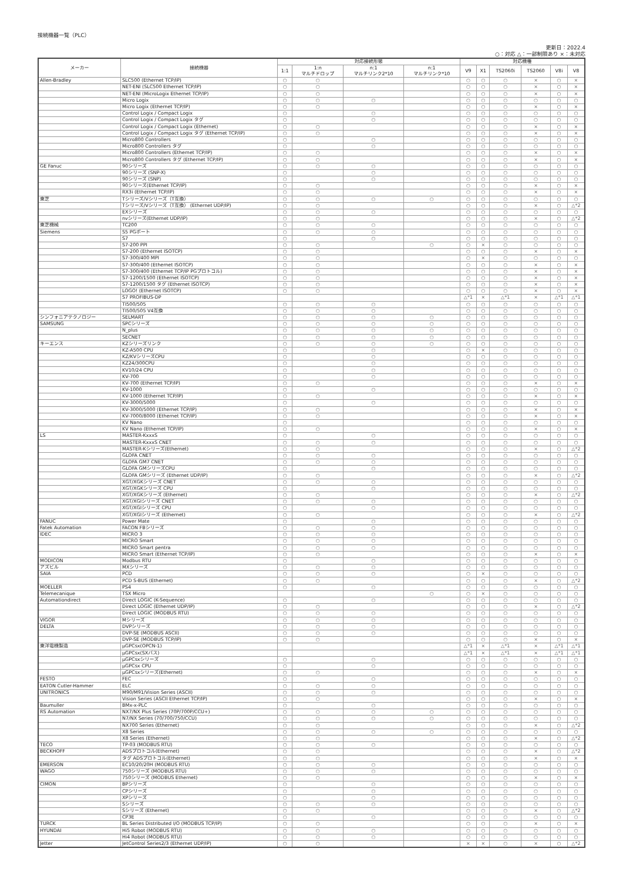接続機器一覧（PLC）
更新日：2022.4
○：対応 △：一部制限あり ×：未対応
| メーカー | 接続機器 | 対応接続形態 | | | | 対応機種 | | | | | |
| --- | --- | --- | --- | --- | --- | --- | --- | --- | --- | --- | --- |
| | | 1:1 | 1:n マルチドロップ | n:1 マルチリンク2*10 | n:1 マルチリンク*10 | V9 | X1 | TS2060i | TS2060 | V8i | V8 |
| Allen-Bradley | SLC500 (Ethernet TCP/IP) | ○ | ○ | | | ○ | ○ | ○ | × | ○ | × |
| | NET-ENI (SLC500 Ethernet TCP/IP) | ○ | ○ | | | ○ | ○ | ○ | × | ○ | × |
| | NET-ENI (MicroLogix Ethernet TCP/IP) | ○ | ○ | | | ○ | ○ | ○ | × | ○ | × |
| | Micro Logix | ○ | ○ | ○ | | ○ | ○ | ○ | ○ | ○ | ○ |
| | Micro Logix (Ethernet TCP/IP) | ○ | ○ | | | ○ | ○ | ○ | × | ○ | × |
| | Control Logix / Compact Logix | ○ | | ○ | | ○ | ○ | ○ | ○ | ○ | ○ |
| | Control Logix / Compact Logix タグ | ○ | | ○ | | ○ | ○ | ○ | ○ | ○ | ○ |
| | Control Logix / Compact Logix (Ethernet) | ○ | ○ | | | ○ | ○ | ○ | × | ○ | × |
| | Control Logix / Compact Logix タグ (Ethernet TCP/IP) | ○ | ○ | | | ○ | ○ | ○ | × | ○ | × |
| | Micro800 Controllers | ○ | | ○ | | ○ | ○ | ○ | ○ | ○ | ○ |
| | Micro800 Controllers タグ | ○ | | ○ | | ○ | ○ | ○ | ○ | ○ | ○ |
| | Micro800 Controllers (Ethernet TCP/IP) | ○ | ○ | | | ○ | ○ | ○ | × | ○ | × |
| | Micro800 Controllers タグ (Ethernet TCP/IP) | ○ | ○ | | | ○ | ○ | ○ | × | ○ | × |
| GE Fanuc | 90シリーズ | ○ | ○ | ○ | | ○ | ○ | ○ | ○ | ○ | ○ |
| | 90シリーズ (SNP-X) | ○ | | ○ | | ○ | ○ | ○ | ○ | ○ | ○ |
| | 90シリーズ (SNP) | ○ | | ○ | | ○ | ○ | ○ | ○ | ○ | ○ |
| | 90シリーズ(Ethernet TCP/IP) | ○ | ○ | | | ○ | ○ | ○ | × | ○ | × |
| | RX3i (Ethernet TCP/IP) | ○ | ○ | | | ○ | ○ | ○ | × | ○ | × |
| 東芝 | Tシリーズ/Vシリーズ（T互換） | ○ | ○ | ○ | ○ | ○ | ○ | ○ | ○ | ○ | ○ |
| | Tシリーズ/Vシリーズ（T互換） (Ethernet UDP/IP) | ○ | ○ | | | ○ | ○ | ○ | × | ○ | △*2 |
| | EXシリーズ | ○ | ○ | ○ | | ○ | ○ | ○ | ○ | ○ | ○ |
| | nvシリーズ(Ethernet UDP/IP) | ○ | ○ | | | ○ | ○ | ○ | × | ○ | △*2 |
| 東芝機械 | TC200 | ○ | ○ | ○ | | ○ | ○ | ○ | ○ | ○ | ○ |
| Siemens | S5 PGポート | ○ | ○ | ○ | | ○ | ○ | ○ | ○ | ○ | ○ |
| | S7 | ○ | | ○ | | ○ | ○ | ○ | ○ | ○ | ○ |
| | S7-200 PPI | ○ | ○ | | ○ | ○ | × | ○ | ○ | ○ | ○ |
| | S7-200 (Ethernet ISOTCP) | ○ | ○ | | | ○ | ○ | ○ | × | ○ | × |
| | S7-300/400 MPI | ○ | ○ | | | ○ | × | ○ | ○ | ○ | ○ |
| | S7-300/400 (Ethernet ISOTCP) | ○ | ○ | | | ○ | ○ | ○ | × | ○ | × |
| | S7-300/400 (Ethernet TCP/IP PGプロトコル) | ○ | ○ | | | ○ | ○ | ○ | × | ○ | × |
| | S7-1200/1500 (Ethernet ISOTCP) | ○ | ○ | | | ○ | ○ | ○ | × | ○ | × |
| | S7-1200/1500 タグ (Ethernet ISOTCP) | ○ | ○ | | | ○ | ○ | ○ | × | ○ | × |
| | LOGO! (Ethernet ISOTCP) | ○ | ○ | | | ○ | ○ | ○ | × | ○ | × |
| | S7 PROFIBUS-DP | | | | | △*1 | × | △*1 | × | △*1 | △*1 |
| | TI500/505 | ○ | ○ | ○ | | ○ | ○ | ○ | ○ | ○ | ○ |
| | TI500/505 V4互換 | ○ | ○ | ○ | | ○ | ○ | ○ | ○ | ○ | ○ |
| シンフォニアテクノロジー | SELMART | ○ | ○ | ○ | ○ | ○ | ○ | ○ | ○ | ○ | ○ |
| SAMSUNG | SPCシリーズ | ○ | ○ | ○ | ○ | ○ | ○ | ○ | ○ | ○ | ○ |
| | N_plus | ○ | ○ | ○ | ○ | ○ | ○ | ○ | ○ | ○ | ○ |
| | SECNET | ○ | ○ | ○ | ○ | ○ | ○ | ○ | ○ | ○ | ○ |
| キーエンス | KZシリーズリンク | ○ | ○ | ○ | ○ | ○ | ○ | ○ | ○ | ○ | ○ |
| | KZ-A500 CPU | ○ | | ○ | | ○ | × | ○ | ○ | ○ | ○ |
| | KZ/KVシリーズCPU | ○ | | ○ | | ○ | ○ | ○ | ○ | ○ | ○ |
| | KZ24/300CPU | ○ | | ○ | | ○ | ○ | ○ | ○ | ○ | ○ |
| | KV10/24 CPU | ○ | | ○ | | ○ | ○ | ○ | ○ | ○ | ○ |
| | KV-700 | ○ | | ○ | | ○ | ○ | ○ | ○ | ○ | ○ |
| | KV-700 (Ethernet TCP/IP) | ○ | ○ | | | ○ | ○ | ○ | × | ○ | × |
| | KV-1000 | ○ | | ○ | | ○ | ○ | ○ | ○ | ○ | ○ |
| | KV-1000 (Ethernet TCP/IP) | ○ | ○ | | | ○ | ○ | ○ | × | ○ | × |
| | KV-3000/5000 | ○ | | ○ | | ○ | ○ | ○ | ○ | ○ | ○ |
| | KV-3000/5000 (Ethernet TCP/IP) | ○ | ○ | | | ○ | ○ | ○ | × | ○ | × |
| | KV-7000/8000 (Ethernet TCP/IP) | ○ | ○ | | | ○ | ○ | ○ | × | ○ | × |
| | KV Nano | ○ | | | | ○ | ○ | ○ | ○ | ○ | ○ |
| | KV Nano (Ethernet TCP/IP) | ○ | ○ | | | ○ | ○ | ○ | × | ○ | × |
| LS | MASTER-KxxxS | ○ | | ○ | | ○ | ○ | ○ | ○ | ○ | ○ |
| | MASTER-KxxxS CNET | ○ | ○ | ○ | | ○ | ○ | ○ | ○ | ○ | ○ |
| | MASTER-Kシリーズ(Ethernet) | ○ | ○ | | | ○ | ○ | ○ | × | ○ | △*2 |
| | GLOFA CNET | ○ | ○ | ○ | | ○ | ○ | ○ | ○ | ○ | ○ |
| | GLOFA GM7 CNET | ○ | ○ | ○ | | ○ | ○ | ○ | ○ | ○ | ○ |
| | GLOFA GMシリーズCPU | ○ | | ○ | | ○ | ○ | ○ | ○ | ○ | ○ |
| | GLOFA GMシリーズ (Ethernet UDP/IP) | ○ | ○ | | | ○ | ○ | ○ | × | ○ | △*2 |
| | XGT/XGKシリーズ CNET | ○ | ○ | ○ | | ○ | ○ | ○ | ○ | ○ | ○ |
| | XGT/XGKシリーズ CPU | ○ | | ○ | | ○ | ○ | ○ | ○ | ○ | ○ |
| | XGT/XGKシリーズ (Ethernet) | ○ | ○ | | | ○ | ○ | ○ | × | ○ | △*2 |
| | XGT/XGIシリーズ CNET | ○ | ○ | ○ | | ○ | ○ | ○ | ○ | ○ | ○ |
| | XGT/XGIシリーズ CPU | ○ | | ○ | | ○ | ○ | ○ | ○ | ○ | ○ |
| | XGT/XGIシリーズ (Ethernet) | ○ | ○ | | | ○ | ○ | ○ | × | ○ | △*2 |
| FANUC | Power Mate | ○ | | ○ | | ○ | ○ | ○ | ○ | ○ | ○ |
| Fatek Automation | FACON FBシリーズ | ○ | ○ | ○ | | ○ | ○ | ○ | ○ | ○ | ○ |
| IDEC | MICRO 3 | ○ | ○ | ○ | | ○ | ○ | ○ | ○ | ○ | ○ |
| | MICRO Smart | ○ | ○ | ○ | | ○ | ○ | ○ | ○ | ○ | ○ |
| | MICRO Smart pentra | ○ | ○ | ○ | | ○ | ○ | ○ | ○ | ○ | ○ |
| | MICRO Smart (Ethernet TCP/IP) | ○ | ○ | | | ○ | ○ | ○ | × | ○ | × |
| MODICON | Modbus RTU | ○ | | ○ | | ○ | ○ | ○ | ○ | ○ | ○ |
| アズビル | MXシリーズ | ○ | ○ | ○ | | ○ | ○ | ○ | ○ | ○ | ○ |
| SAIA | PCD | ○ | ○ | ○ | | ○ | × | ○ | ○ | ○ | ○ |
| | PCD S-BUS (Ethernet) | ○ | ○ | | | ○ | ○ | ○ | × | ○ | △*2 |
| MOELLER | PS4 | ○ | | ○ | | ○ | ○ | ○ | ○ | ○ | ○ |
| Telemecanique | TSX Micro | | | | ○ | ○ | × | ○ | ○ | ○ | ○ |
| Automationdirect | Direct LOGIC (K-Sequence) | ○ | | ○ | | ○ | ○ | ○ | ○ | ○ | ○ |
| | Direct LOGIC (Ethernet UDP/IP) | ○ | ○ | | | ○ | ○ | ○ | × | ○ | △*2 |
| | Direct LOGIC (MODBUS RTU) | ○ | ○ | ○ | | ○ | ○ | ○ | ○ | ○ | ○ |
| VIGOR | Mシリーズ | ○ | ○ | ○ | | ○ | ○ | ○ | ○ | ○ | ○ |
| DELTA | DVPシリーズ | ○ | ○ | ○ | | ○ | ○ | ○ | ○ | ○ | ○ |
| | DVP-SE (MODBUS ASCII) | ○ | ○ | ○ | | ○ | ○ | ○ | ○ | ○ | ○ |
| | DVP-SE (MODBUS TCP/IP) | ○ | ○ | | | ○ | ○ | ○ | × | ○ | × |
| 東洋電機製造 | μGPCsx(OPCN-1) | | | | | △*1 | × | △*1 | × | △*1 | △*1 |
| | μGPCsx(SXバス) | | | | | △*1 | × | △*1 | × | △*1 | △*1 |
| | μGPCsxシリーズ | ○ | | ○ | | ○ | ○ | ○ | ○ | ○ | ○ |
| | μGPCsx CPU | ○ | | ○ | | ○ | ○ | ○ | ○ | ○ | ○ |
| | μGPCsxシリーズ(Ethernet) | ○ | ○ | | | ○ | ○ | ○ | × | ○ | × |
| FESTO | FEC | ○ | | ○ | | ○ | ○ | ○ | ○ | ○ | ○ |
| EATON Cutler-Hammer | ELC | ○ | ○ | ○ | | ○ | ○ | ○ | ○ | ○ | ○ |
| UNITRONICS | M90/M91/Vision Series (ASCII) | ○ | ○ | ○ | | ○ | ○ | ○ | ○ | ○ | ○ |
| | Vision Series (ASCII Ethernet TCP/IP) | ○ | ○ | | | ○ | ○ | ○ | × | ○ | × |
| Baumuller | BMx-x-PLC | ○ | | ○ | | ○ | ○ | ○ | ○ | ○ | ○ |
| RS Automation | NX7/NX Plus Series (70P/700P/CCU+) | ○ | ○ | ○ | ○ | ○ | ○ | ○ | ○ | ○ | ○ |
| | N7/NX Series (70/700/750/CCU) | ○ | ○ | ○ | ○ | ○ | ○ | ○ | ○ | ○ | ○ |
| | NX700 Series (Ethernet) | ○ | ○ | | | ○ | ○ | ○ | × | ○ | △*2 |
| | X8 Series | ○ | ○ | ○ | ○ | ○ | ○ | ○ | ○ | ○ | ○ |
| | X8 Series (Ethernet) | ○ | ○ | | | ○ | ○ | ○ | × | ○ | △*2 |
| TECO | TP-03 (MODBUS RTU) | ○ | ○ | ○ | | ○ | ○ | ○ | ○ | ○ | ○ |
| BECKHOFF | ADSプロトコル(Ethernet) | ○ | ○ | | | ○ | ○ | ○ | × | ○ | △*2 |
| | タグ ADSプロトコル(Ethernet) | ○ | ○ | | | ○ | ○ | ○ | × | ○ | × |
| EMERSON | EC10/20/20H (MODBUS RTU) | ○ | ○ | ○ | | ○ | ○ | ○ | ○ | ○ | ○ |
| WAGO | 750シリーズ (MODBUS RTU) | ○ | ○ | ○ | | ○ | ○ | ○ | ○ | ○ | ○ |
| | 750シリーズ (MODBUS Ethernet) | ○ | ○ | | | ○ | ○ | ○ | × | ○ | × |
| CIMON | BPシリーズ | ○ | | ○ | | ○ | ○ | ○ | ○ | ○ | ○ |
| | CPシリーズ | ○ | | ○ | | ○ | ○ | ○ | ○ | ○ | ○ |
| | XPシリーズ | ○ | | ○ | | ○ | ○ | ○ | ○ | ○ | ○ |
| | Sシリーズ | ○ | ○ | ○ | | ○ | ○ | ○ | ○ | ○ | ○ |
| | Sシリーズ (Ethernet) | ○ | ○ | | | ○ | ○ | ○ | × | ○ | △*2 |
| | CP3E | ○ | | ○ | | ○ | ○ | ○ | ○ | ○ | ○ |
| TURCK | BL Series Distributed I/O (MODBUS TCP/IP) | ○ | ○ | | | ○ | ○ | ○ | × | ○ | × |
| HYUNDAI | Hi5 Robot (MODBUS RTU) | ○ | ○ | ○ | | ○ | ○ | ○ | ○ | ○ | ○ |
| | Hi4 Robot (MODBUS RTU) | ○ | ○ | ○ | | ○ | ○ | ○ | ○ | ○ | ○ |
| Jetter | JetControl Series2/3 (Ethernet UDP/IP) | ○ | ○ | | | × | × | ○ | × | ○ | △*2 |